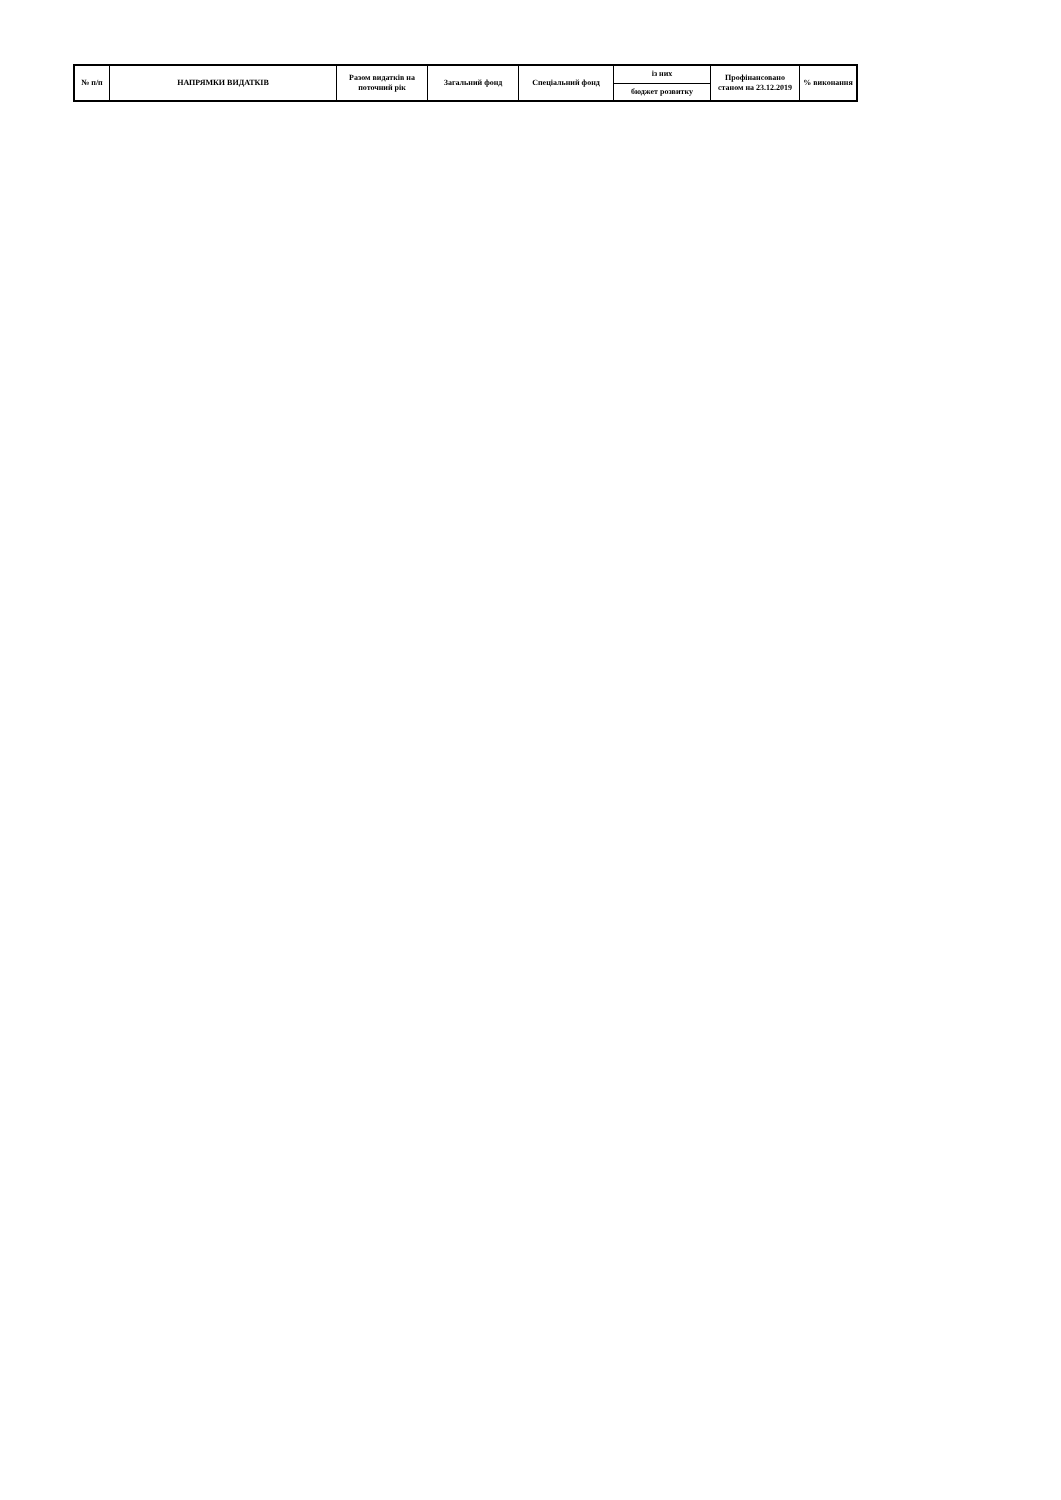| № п/п | НАПРЯМКИ ВИДАТКІВ | Разом видатків на поточний рік | Загальний фонд | Спеціальний фонд | із них | Профінансовано станом на 23.12.2019 | % виконання |
| --- | --- | --- | --- | --- | --- | --- | --- |
| | | | | | бюджет розвитку | | |